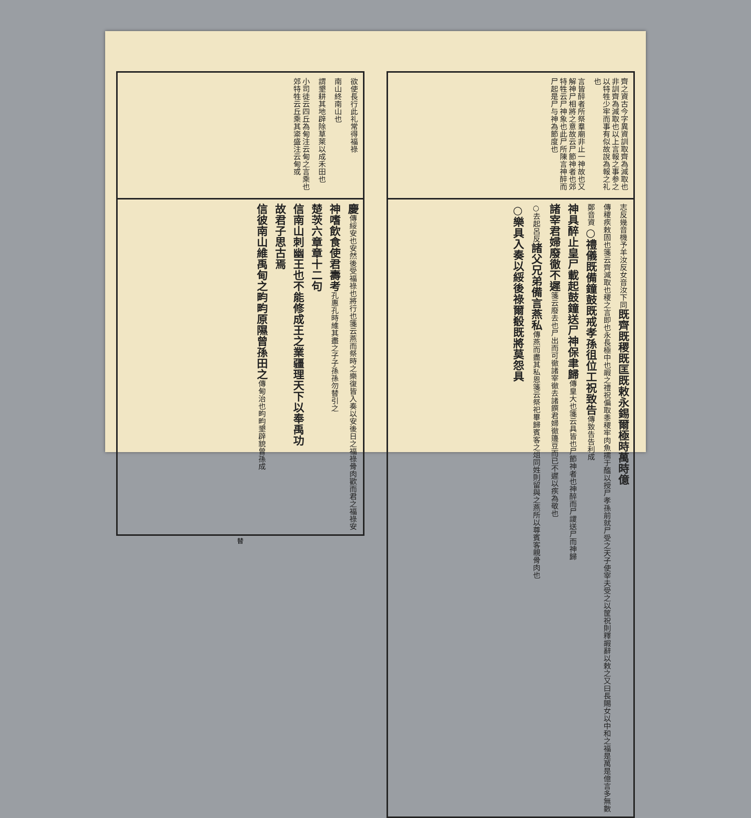欲使長行此礼常得福祿
南山終南山也
謂墾耕其地辟除草萊以成禾田也
小司徒云四丘為甸注云甸之言乘也郊特牲云丘乘其粢盛注云甸或
慶傳綏安也安然後受福祿也將行也箋云燕而祭時之樂復皆入奏以安後日之福祿骨肉歡而君之福祿安
神嗜飲食使君壽考孔惠孔時維其盡之子子孫孫勿替引之
楚茨六章章十二句
信南山刺幽王也不能修成王之業疆理天下以奉禹功
故君子思古焉
信彼南山維禹甸之畇畇原隰曾孫田之傳甸治也畇畇墾辟貌曾孫成
替
齊之資古今字異資訓取齊為減取也非訓齊為減取也以上言報之事参之以特牲少牢而事有似故說為報之礼也
言皆醉者所祭羣廟非止一神故也又解神尸相將之意故云尸節神者也郊特牲云尸神象也此尸所陳言神醉而尸起是尸与神為節度也
志反幾音機予羊汝反女音汝下同既齊既稷既匡既敕永錫爾極時萬時億
傳稷疾敕固也箋云齊減取也稷之言即也永長極中也嘏之禮祝偏取黍稷牢肉魚擩于醢以授尸孝孫前就尸受之天子使宰夫受之以筐祝則釋嘏辭以敕之又曰長賜女以中和之福是萬是億言多無數
鄭音資○禮儀既備鐘鼓既戒孝孫徂位工祝致告傳致告告利成
神具醉止皇尸載起鼓鐘送尸神保聿歸傳皇大也箋云具皆也尸節神者也神醉而尸謖送尸而神歸
諸宰君婦廢徹不遲箋云廢去也尸出而可徹諸宰徹去諸饌君婦徹籩豆而已不遲以疾為敬也
○去起呂反諸父兄弟備言燕私傳燕而盡其私恩箋云祭祀畢歸賓客之俎同姓則留與之燕所以尊賓客親骨肉也
○樂具入奏以綏後祿爾殽既將莫怨具